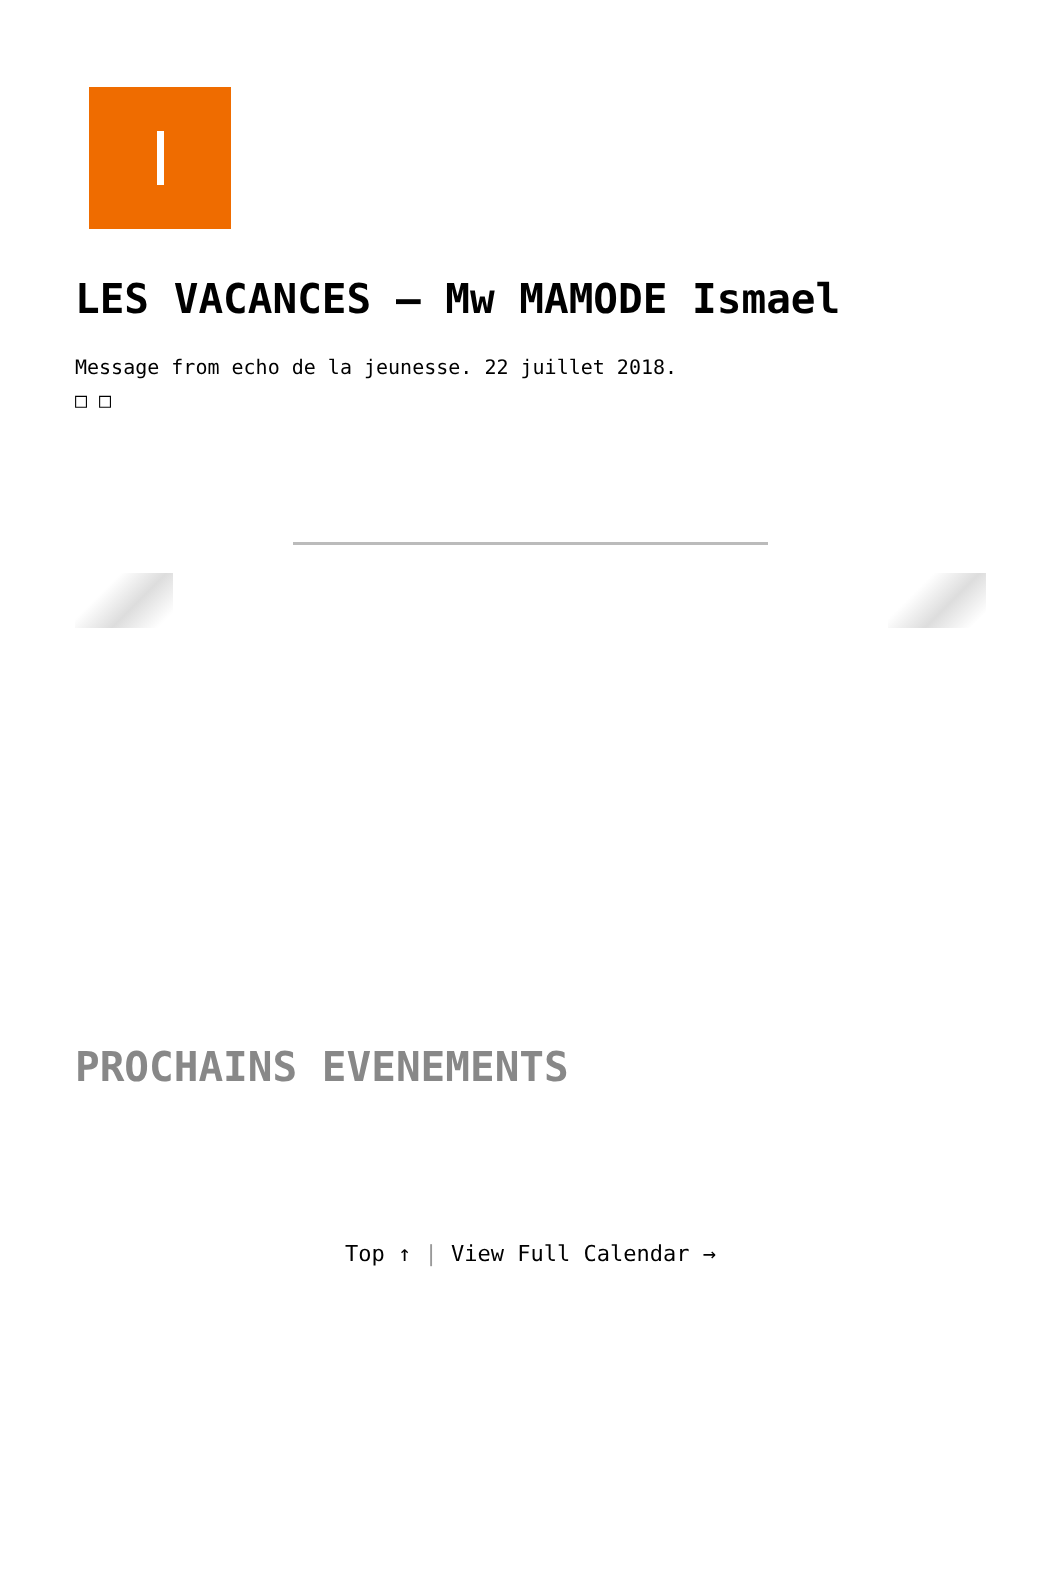LES VACANCES – Mw MAMODE Ismael
Message from echo de la jeunesse. 22 juillet 2018.
□ □
PROCHAINS EVENEMENTS
Top ↑ | View Full Calendar →